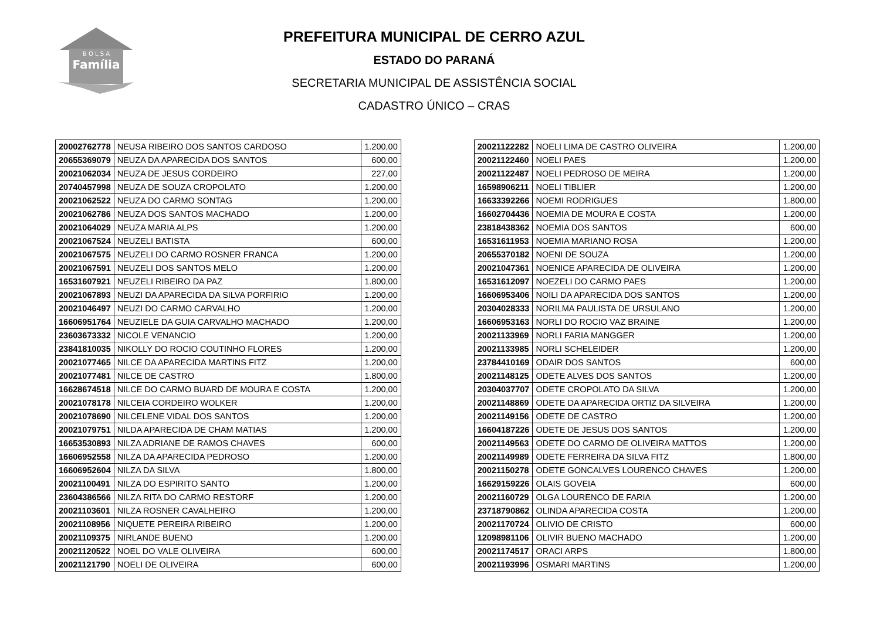B O L S A
Família
PREFEITURA MUNICIPAL DE CERRO AZUL
ESTADO DO PARANÁ
SECRETARIA MUNICIPAL DE ASSISTÊNCIA SOCIAL
CADASTRO ÚNICO – CRAS
| 20002762778 | NEUSA RIBEIRO DOS SANTOS CARDOSO | 1.200,00 |
| 20655369079 | NEUZA DA APARECIDA DOS SANTOS | 600,00 |
| 20021062034 | NEUZA DE JESUS CORDEIRO | 227,00 |
| 20740457998 | NEUZA DE SOUZA CROPOLATO | 1.200,00 |
| 20021062522 | NEUZA DO CARMO SONTAG | 1.200,00 |
| 20021062786 | NEUZA DOS SANTOS MACHADO | 1.200,00 |
| 20021064029 | NEUZA MARIA ALPS | 1.200,00 |
| 20021067524 | NEUZELI BATISTA | 600,00 |
| 20021067575 | NEUZELI DO CARMO ROSNER FRANCA | 1.200,00 |
| 20021067591 | NEUZELI DOS SANTOS MELO | 1.200,00 |
| 16531607921 | NEUZELI RIBEIRO DA PAZ | 1.800,00 |
| 20021067893 | NEUZI DA APARECIDA DA SILVA PORFIRIO | 1.200,00 |
| 20021046497 | NEUZI DO CARMO CARVALHO | 1.200,00 |
| 16606951764 | NEUZIELE DA GUIA CARVALHO MACHADO | 1.200,00 |
| 23603673332 | NICOLE VENANCIO | 1.200,00 |
| 23841810035 | NIKOLLY DO ROCIO COUTINHO FLORES | 1.200,00 |
| 20021077465 | NILCE DA APARECIDA MARTINS FITZ | 1.200,00 |
| 20021077481 | NILCE DE CASTRO | 1.800,00 |
| 16628674518 | NILCE DO CARMO BUARD DE MOURA E COSTA | 1.200,00 |
| 20021078178 | NILCEIA CORDEIRO WOLKER | 1.200,00 |
| 20021078690 | NILCELENE VIDAL DOS SANTOS | 1.200,00 |
| 20021079751 | NILDA APARECIDA DE CHAM MATIAS | 1.200,00 |
| 16653530893 | NILZA ADRIANE DE RAMOS CHAVES | 600,00 |
| 16606952558 | NILZA DA APARECIDA PEDROSO | 1.200,00 |
| 16606952604 | NILZA DA SILVA | 1.800,00 |
| 20021100491 | NILZA DO ESPIRITO SANTO | 1.200,00 |
| 23604386566 | NILZA RITA DO CARMO RESTORF | 1.200,00 |
| 20021103601 | NILZA ROSNER CAVALHEIRO | 1.200,00 |
| 20021108956 | NIQUETE PEREIRA RIBEIRO | 1.200,00 |
| 20021109375 | NIRLANDE BUENO | 1.200,00 |
| 20021120522 | NOEL DO VALE OLIVEIRA | 600,00 |
| 20021121790 | NOELI DE OLIVEIRA | 600,00 |
| 20021122282 | NOELI LIMA DE CASTRO OLIVEIRA | 1.200,00 |
| 20021122460 | NOELI PAES | 1.200,00 |
| 20021122487 | NOELI PEDROSO DE MEIRA | 1.200,00 |
| 16598906211 | NOELI TIBLIER | 1.200,00 |
| 16633392266 | NOEMI RODRIGUES | 1.800,00 |
| 16602704436 | NOEMIA DE MOURA E COSTA | 1.200,00 |
| 23818438362 | NOEMIA DOS SANTOS | 600,00 |
| 16531611953 | NOEMIA MARIANO ROSA | 1.200,00 |
| 20655370182 | NOENI DE SOUZA | 1.200,00 |
| 20021047361 | NOENICE APARECIDA DE OLIVEIRA | 1.200,00 |
| 16531612097 | NOEZELI DO CARMO PAES | 1.200,00 |
| 16606953406 | NOILI DA APARECIDA DOS SANTOS | 1.200,00 |
| 20304028333 | NORILMA PAULISTA DE URSULANO | 1.200,00 |
| 16606953163 | NORLI DO ROCIO VAZ BRAINE | 1.200,00 |
| 20021133969 | NORLI FARIA MANGGER | 1.200,00 |
| 20021133985 | NORLI SCHELEIDER | 1.200,00 |
| 23784410169 | ODAIR DOS SANTOS | 600,00 |
| 20021148125 | ODETE ALVES DOS SANTOS | 1.200,00 |
| 20304037707 | ODETE CROPOLATO DA SILVA | 1.200,00 |
| 20021148869 | ODETE DA APARECIDA ORTIZ DA SILVEIRA | 1.200,00 |
| 20021149156 | ODETE DE CASTRO | 1.200,00 |
| 16604187226 | ODETE DE JESUS DOS SANTOS | 1.200,00 |
| 20021149563 | ODETE DO CARMO DE OLIVEIRA MATTOS | 1.200,00 |
| 20021149989 | ODETE FERREIRA DA SILVA FITZ | 1.800,00 |
| 20021150278 | ODETE GONCALVES LOURENCO CHAVES | 1.200,00 |
| 16629159226 | OLAIS GOVEIA | 600,00 |
| 20021160729 | OLGA LOURENCO DE FARIA | 1.200,00 |
| 23718790862 | OLINDA APARECIDA COSTA | 1.200,00 |
| 20021170724 | OLIVIO DE CRISTO | 600,00 |
| 12098981106 | OLIVIR BUENO MACHADO | 1.200,00 |
| 20021174517 | ORACI ARPS | 1.800,00 |
| 20021193996 | OSMARI MARTINS | 1.200,00 |